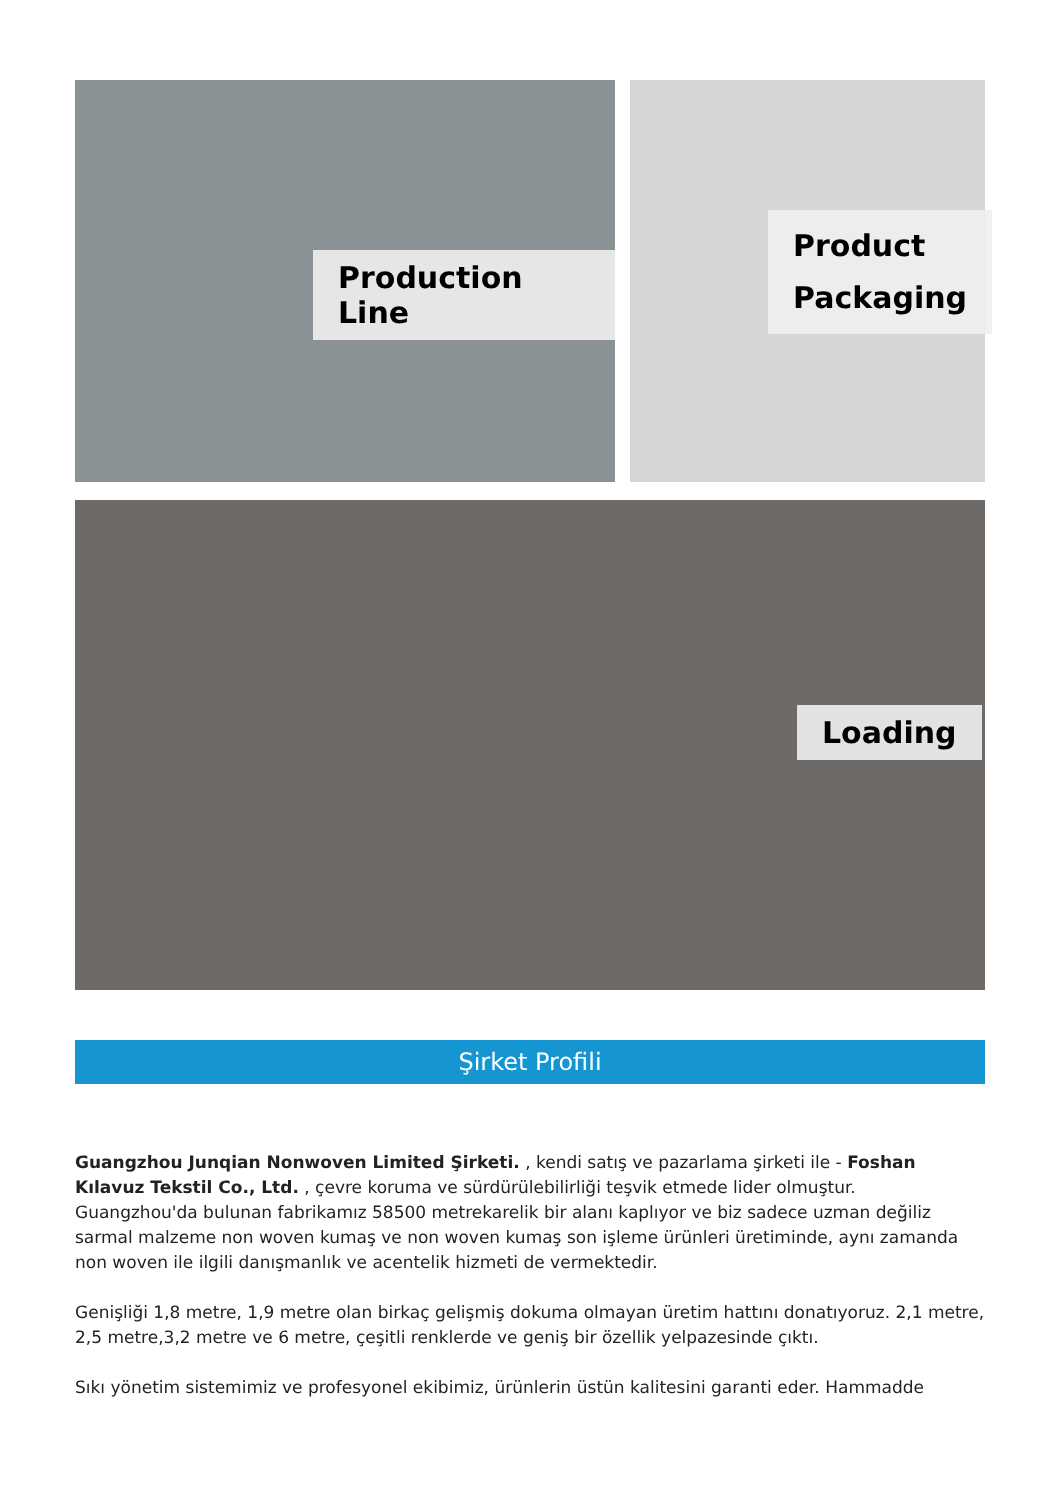Production Line
Product
Packaging
Loading
Şirket Profili
Guangzhou Junqian Nonwoven Limited Şirketi. , kendi satış ve pazarlama şirketi ile - Foshan Kılavuz Tekstil Co., Ltd. , çevre koruma ve sürdürülebilirliği teşvik etmede lider olmuştur.
Guangzhou'da bulunan fabrikamız 58500 metrekarelik bir alanı kaplıyor ve biz sadece uzman değiliz sarmal malzeme non woven kumaş ve non woven kumaş son işleme ürünleri üretiminde, aynı zamanda non woven ile ilgili danışmanlık ve acentelik hizmeti de vermektedir.
Genişliği 1,8 metre, 1,9 metre olan birkaç gelişmiş dokuma olmayan üretim hattını donatıyoruz. 2,1 metre, 2,5 metre,3,2 metre ve 6 metre, çeşitli renklerde ve geniş bir özellik yelpazesinde çıktı.
Sıkı yönetim sistemimiz ve profesyonel ekibimiz, ürünlerin üstün kalitesini garanti eder. Hammadde